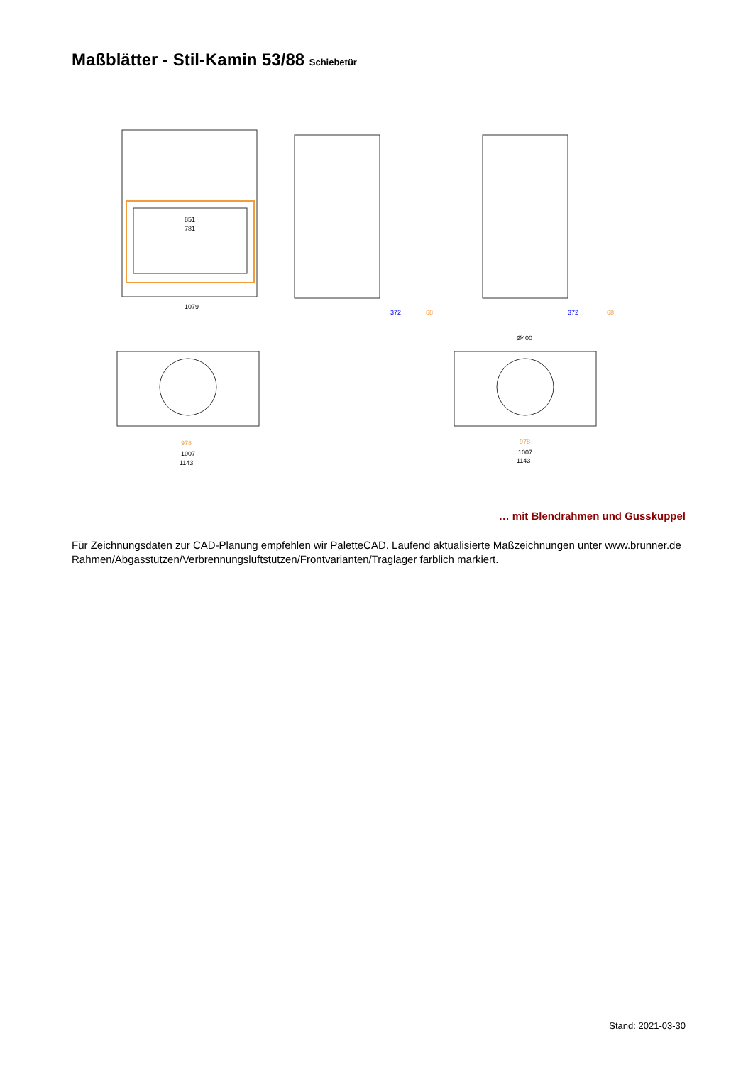Maßblätter - Stil-Kamin 53/88 Schiebetür
851
781
1079
372
68
372
68
978
1007
1143
978
1007
1143
Ø400
… mit Blendrahmen und Gusskuppel
Für Zeichnungsdaten zur CAD-Planung empfehlen wir PaletteCAD. Laufend aktualisierte Maßzeichnungen unter www.brunner.de
Rahmen/Abgasstutzen/Verbrennungsluftstutzen/Frontvarianten/Traglager farblich markiert.
Stand: 2021-03-30